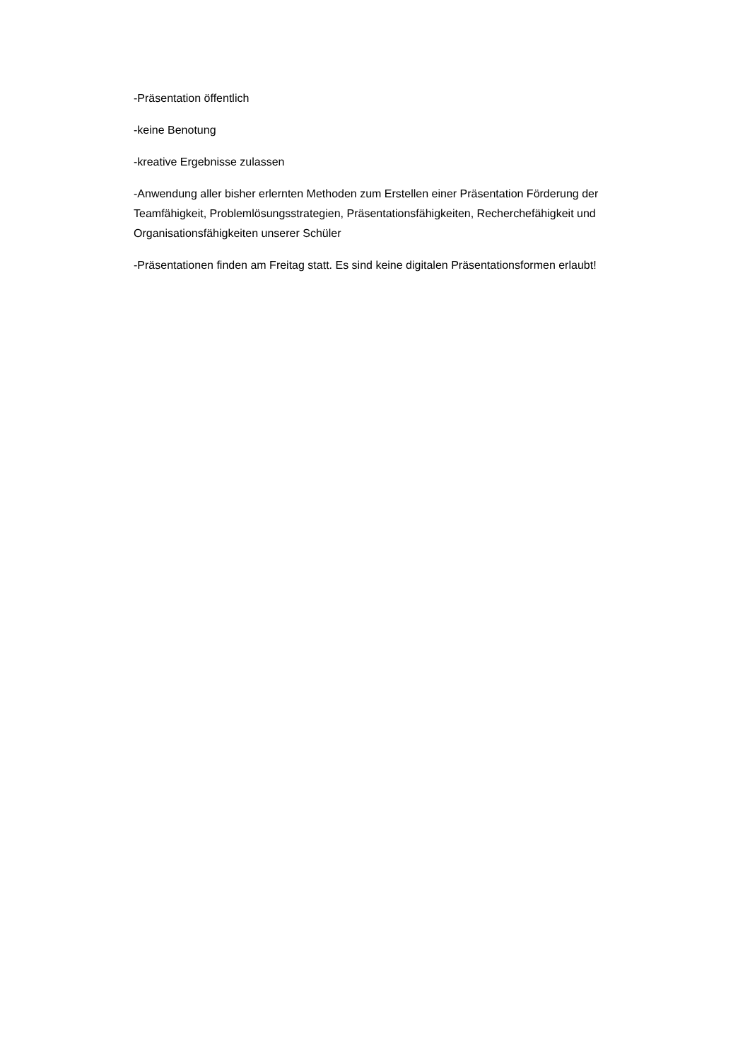-Präsentation öffentlich
-keine Benotung
-kreative Ergebnisse zulassen
-Anwendung aller bisher erlernten Methoden zum Erstellen einer Präsentation Förderung der Teamfähigkeit, Problemlösungsstrategien, Präsentationsfähigkeiten, Recherchefähigkeit und Organisationsfähigkeiten unserer Schüler
-Präsentationen finden am Freitag statt. Es sind keine digitalen Präsentationsformen erlaubt!